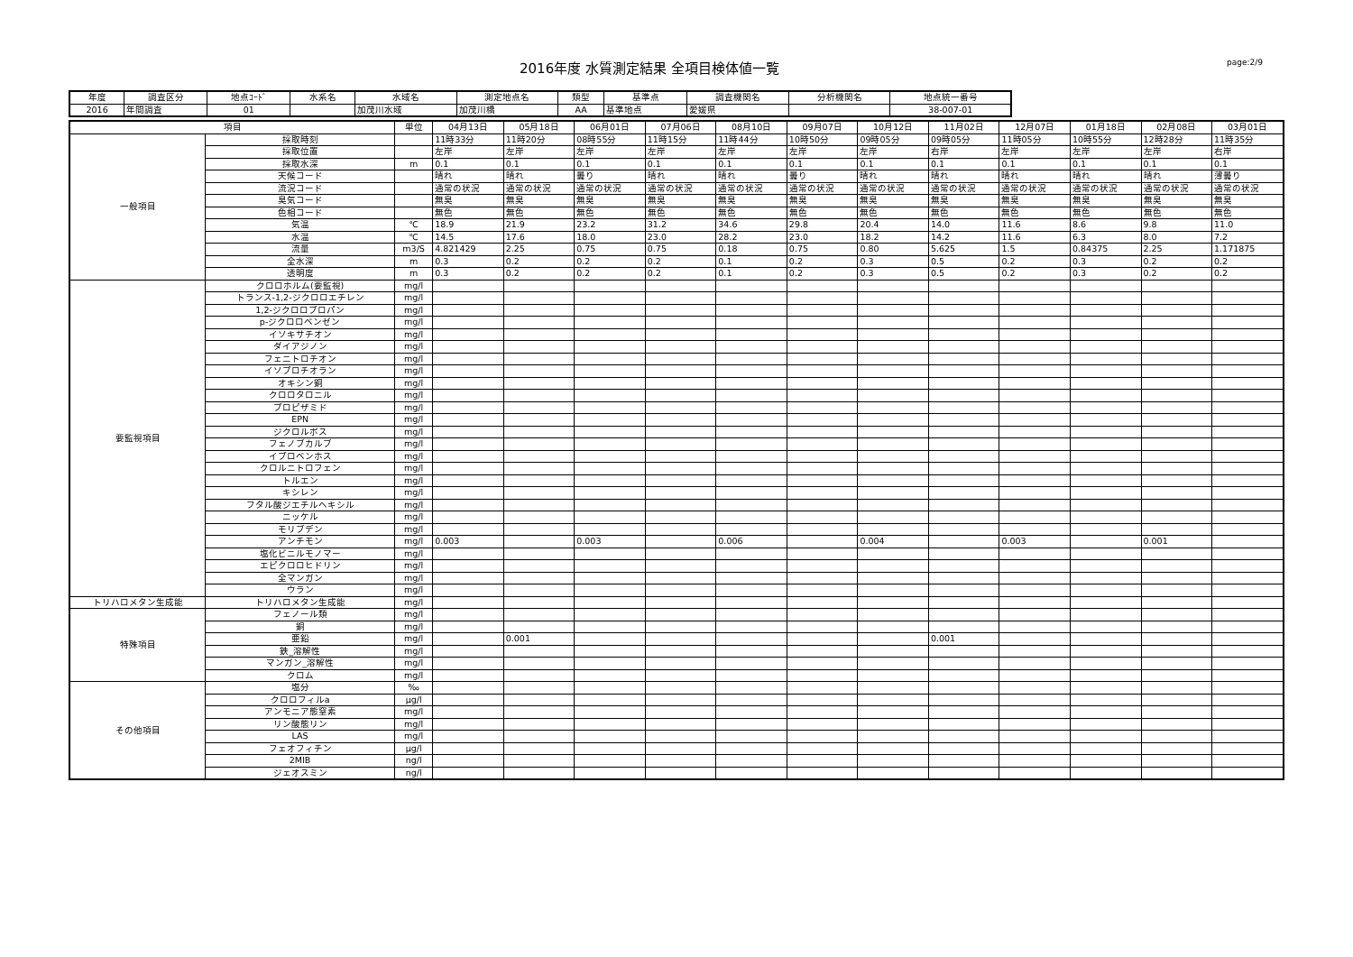2016年度 水質測定結果 全項目検体値一覧
page:2/9
| 年度 | 調査区分 | 地点ｺｰﾄﾞ | 水系名 | 水域名 | 測定地点名 | 類型 | 基準点 | 調査機関名 | 分析機関名 | 地点統一番号 |
| --- | --- | --- | --- | --- | --- | --- | --- | --- | --- | --- |
| 2016 | 年間調査 | 01 | | 加茂川水域 | 加茂川橋 | AA | 基準地点 | 愛媛県 | | 38-007-01 |
| 項目 | | 単位 | 04月13日 | 05月18日 | 06月01日 | 07月06日 | 08月10日 | 09月07日 | 10月12日 | 11月02日 | 12月07日 | 01月18日 | 02月08日 | 03月01日 |
| --- | --- | --- | --- | --- | --- | --- | --- | --- | --- | --- | --- | --- | --- | --- |
| 一般項目 | 採取時刻 | | 11時33分 | 11時20分 | 08時55分 | 11時15分 | 11時44分 | 10時50分 | 09時05分 | 09時05分 | 11時05分 | 10時55分 | 12時28分 | 11時35分 |
| | 採取位置 | | 左岸 | 左岸 | 左岸 | 左岸 | 左岸 | 左岸 | 左岸 | 右岸 | 左岸 | 左岸 | 左岸 | 右岸 |
| | 採取水深 | m | 0.1 | 0.1 | 0.1 | 0.1 | 0.1 | 0.1 | 0.1 | 0.1 | 0.1 | 0.1 | 0.1 | 0.1 |
| | 天候コード | | 晴れ | 晴れ | 曇り | 晴れ | 晴れ | 曇り | 晴れ | 晴れ | 晴れ | 晴れ | 晴れ | 薄曇り |
| | 流況コード | | 通常の状況 | 通常の状況 | 通常の状況 | 通常の状況 | 通常の状況 | 通常の状況 | 通常の状況 | 通常の状況 | 通常の状況 | 通常の状況 | 通常の状況 | 通常の状況 |
| | 臭気コード | | 無臭 | 無臭 | 無臭 | 無臭 | 無臭 | 無臭 | 無臭 | 無臭 | 無臭 | 無臭 | 無臭 | 無臭 |
| | 色相コード | | 無色 | 無色 | 無色 | 無色 | 無色 | 無色 | 無色 | 無色 | 無色 | 無色 | 無色 | 無色 |
| | 気温 | ℃ | 18.9 | 21.9 | 23.2 | 31.2 | 34.6 | 29.8 | 20.4 | 14.0 | 11.6 | 8.6 | 9.8 | 11.0 |
| | 水温 | ℃ | 14.5 | 17.6 | 18.0 | 23.0 | 28.2 | 23.0 | 18.2 | 14.2 | 11.6 | 6.3 | 8.0 | 7.2 |
| | 流量 | m3/S | 4.821429 | 2.25 | 0.75 | 0.75 | 0.18 | 0.75 | 0.80 | 5.625 | 1.5 | 0.84375 | 2.25 | 1.171875 |
| | 全水深 | m | 0.3 | 0.2 | 0.2 | 0.2 | 0.1 | 0.2 | 0.3 | 0.5 | 0.2 | 0.3 | 0.2 | 0.2 |
| | 透明度 | m | 0.3 | 0.2 | 0.2 | 0.2 | 0.1 | 0.2 | 0.3 | 0.5 | 0.2 | 0.3 | 0.2 | 0.2 |
| 要監視項目 | クロロホルム(要監視) | mg/l | | | | | | | | | | | | |
| | トランス-1,2-ジクロロエチレン | mg/l | | | | | | | | | | | | |
| | 1,2-ジクロロプロパン | mg/l | | | | | | | | | | | | |
| | p-ジクロロベンゼン | mg/l | | | | | | | | | | | | |
| | イソキサチオン | mg/l | | | | | | | | | | | | |
| | ダイアジノン | mg/l | | | | | | | | | | | | |
| | フェニトロチオン | mg/l | | | | | | | | | | | | |
| | イソプロチオラン | mg/l | | | | | | | | | | | | |
| | オキシン銅 | mg/l | | | | | | | | | | | | |
| | クロロタロニル | mg/l | | | | | | | | | | | | |
| | プロピザミド | mg/l | | | | | | | | | | | | |
| | EPN | mg/l | | | | | | | | | | | | |
| | ジクロルボス | mg/l | | | | | | | | | | | | |
| | フェノブカルブ | mg/l | | | | | | | | | | | | |
| | イプロベンホス | mg/l | | | | | | | | | | | | |
| | クロルニトロフェン | mg/l | | | | | | | | | | | | |
| | トルエン | mg/l | | | | | | | | | | | | |
| | キシレン | mg/l | | | | | | | | | | | | |
| | フタル酸ジエチルヘキシル | mg/l | | | | | | | | | | | | |
| | ニッケル | mg/l | | | | | | | | | | | | |
| | モリブデン | mg/l | | | | | | | | | | | | |
| | アンチモン | mg/l | 0.003 | | 0.003 | | 0.006 | | 0.004 | | 0.003 | | 0.001 | |
| | 塩化ビニルモノマー | mg/l | | | | | | | | | | | | |
| | エピクロロヒドリン | mg/l | | | | | | | | | | | | |
| | 全マンガン | mg/l | | | | | | | | | | | | |
| | ウラン | mg/l | | | | | | | | | | | | |
| トリハロメタン生成能 | トリハロメタン生成能 | mg/l | | | | | | | | | | | | |
| 特殊項目 | フェノール類 | mg/l | | | | | | | | | | | | |
| | 銅 | mg/l | | | | | | | | | | | | |
| | 亜鉛 | mg/l | | 0.001 | | | | | | 0.001 | | | | |
| | 鉄_溶解性 | mg/l | | | | | | | | | | | | |
| | マンガン_溶解性 | mg/l | | | | | | | | | | | | |
| | クロム | mg/l | | | | | | | | | | | | |
| その他項目 | 塩分 | ‰ | | | | | | | | | | | | |
| | クロロフィルa | μg/l | | | | | | | | | | | | |
| | アンモニア態窒素 | mg/l | | | | | | | | | | | | |
| | リン酸態リン | mg/l | | | | | | | | | | | | |
| | LAS | mg/l | | | | | | | | | | | | |
| | フェオフィチン | μg/l | | | | | | | | | | | | |
| | 2MIB | ng/l | | | | | | | | | | | | |
| | ジェオスミン | ng/l | | | | | | | | | | | | |